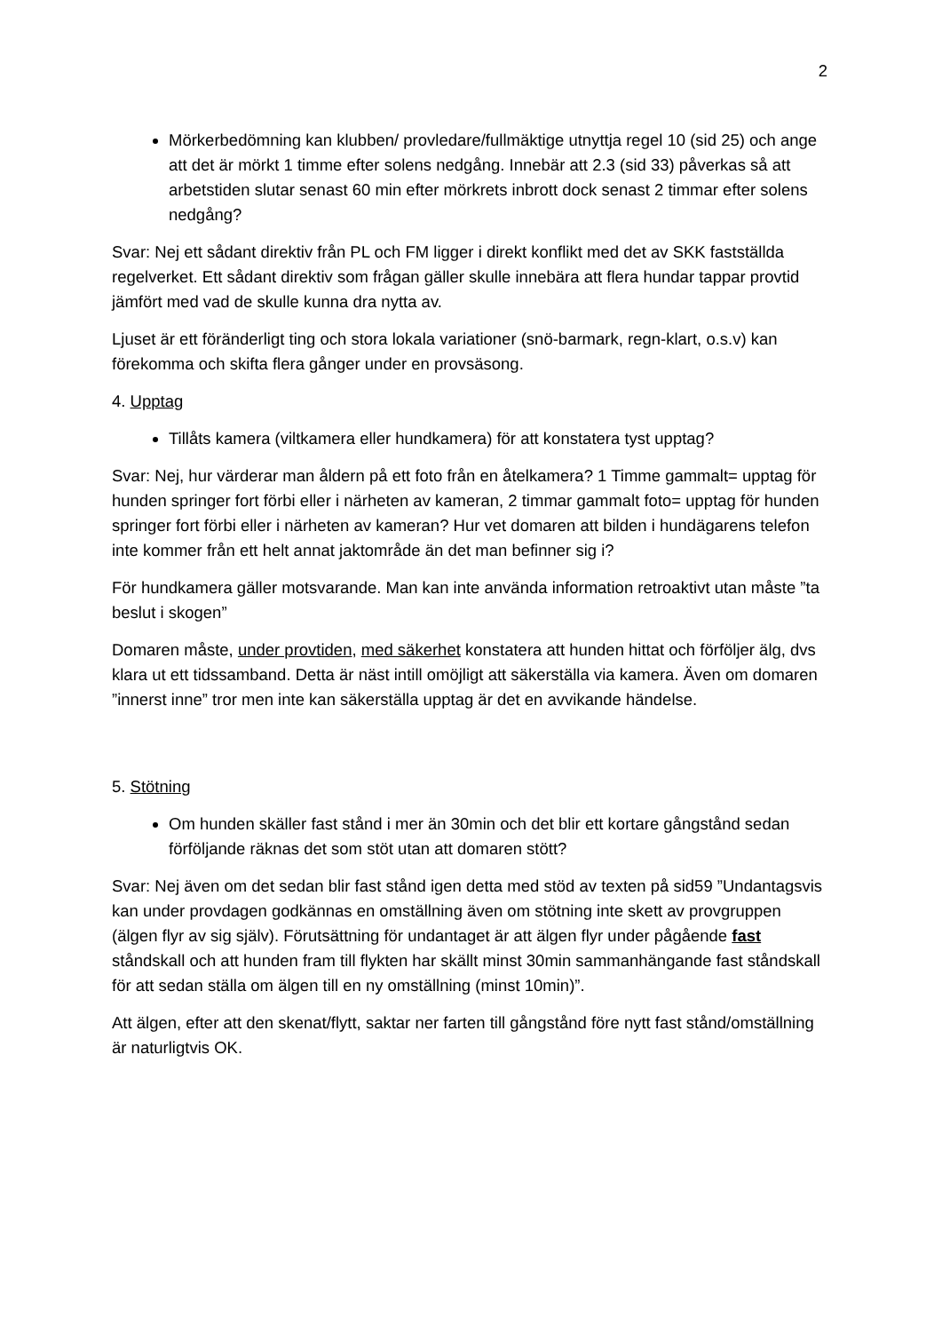2
Mörkerbedömning kan klubben/ provledare/fullmäktige utnyttja regel 10 (sid 25) och ange att det är mörkt 1 timme efter solens nedgång. Innebär att 2.3 (sid 33) påverkas så att arbetstiden slutar senast 60 min efter mörkrets inbrott dock senast 2 timmar efter solens nedgång?
Svar: Nej ett sådant direktiv från PL och FM ligger i direkt konflikt med det av SKK fastställda regelverket. Ett sådant direktiv som frågan gäller skulle innebära att flera hundar tappar provtid jämfört med vad de skulle kunna dra nytta av.
Ljuset är ett föränderligt ting och stora lokala variationer (snö-barmark, regn-klart, o.s.v) kan förekomma och skifta flera gånger under en provsäsong.
4. Upptag
Tillåts kamera (viltkamera eller hundkamera) för att konstatera tyst upptag?
Svar: Nej, hur värderar man åldern på ett foto från en åtelkamera? 1 Timme gammalt= upptag för hunden springer fort förbi eller i närheten av kameran, 2 timmar gammalt foto= upptag för hunden springer fort förbi eller i närheten av kameran? Hur vet domaren att bilden i hundägarens telefon inte kommer från ett helt annat jaktområde än det man befinner sig i?
För hundkamera gäller motsvarande. Man kan inte använda information retroaktivt utan måste ”ta beslut i skogen”
Domaren måste, under provtiden, med säkerhet konstatera att hunden hittat och förföljer älg, dvs klara ut ett tidssamband. Detta är näst intill omöjligt att säkerställa via kamera. Även om domaren ”innerst inne” tror men inte kan säkerställa upptag är det en avvikande händelse.
5. Stötning
Om hunden skäller fast stånd i mer än 30min och det blir ett kortare gångstånd sedan förföljande räknas det som stöt utan att domaren stött?
Svar: Nej även om det sedan blir fast stånd igen detta med stöd av texten på sid59 ”Undantagsvis kan under provdagen godkännas en omställning även om stötning inte skett av provgruppen (älgen flyr av sig själv). Förutsättning för undantaget är att älgen flyr under pågående fast ståndskall och att hunden fram till flykten har skällt minst 30min sammanhängande fast ståndskall för att sedan ställa om älgen till en ny omställning (minst 10min)”.
Att älgen, efter att den skenat/flytt, saktar ner farten till gångstånd före nytt fast stånd/omställning är naturligtvis OK.